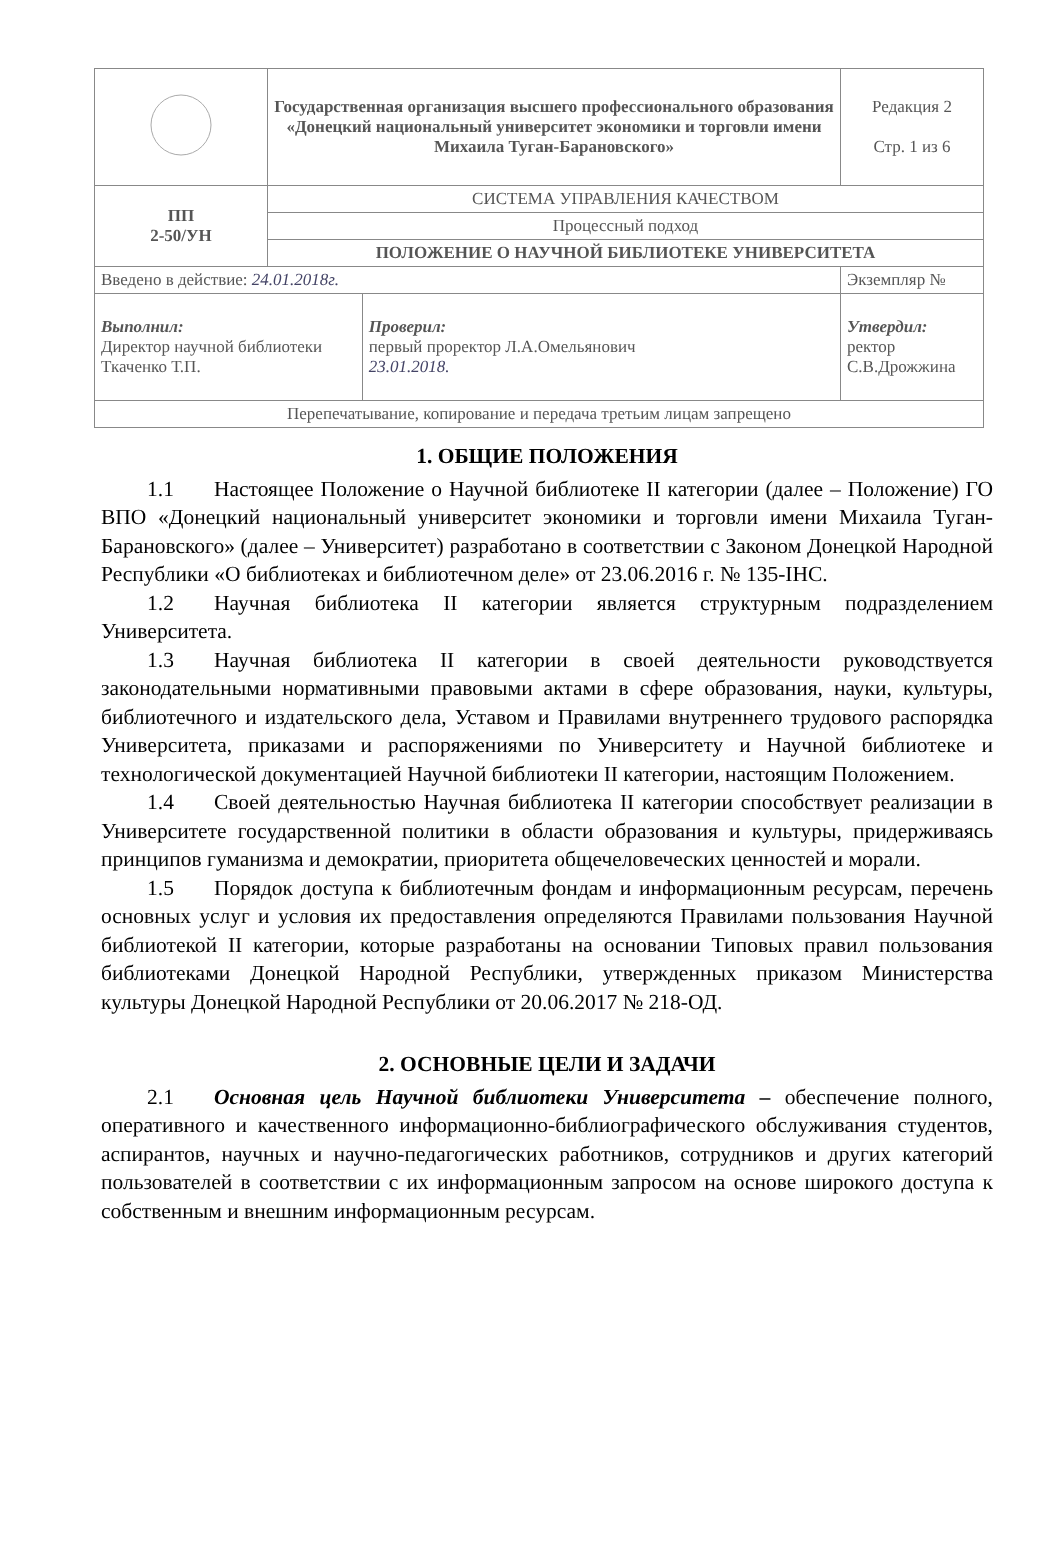| | Государственная организация высшего профессионального образования «Донецкий национальный университет экономики и торговли имени Михаила Туган-Барановского» | | Редакция 2 Стр. 1 из 6 |
| ПП 2-50/УН | СИСТЕМА УПРАВЛЕНИЯ КАЧЕСТВОМ | | |
| | Процессный подход | | |
| | ПОЛОЖЕНИЕ О НАУЧНОЙ БИБЛИОТЕКЕ УНИВЕРСИТЕТА | | |
| Введено в действие: 24.01.2018г. | | | Экземпляр № |
| Выполнил: Директор научной библиотеки Ткаченко Т.П. | | Проверил: первый проректор Л.А.Омельянович 23.01.2018. | Утвердил: ректор С.В.Дрожжина |
| Перепечатывание, копирование и передача третьим лицам запрещено | | | |
1. ОБЩИЕ ПОЛОЖЕНИЯ
1.1 Настоящее Положение о Научной библиотеке II категории (далее – Положение) ГО ВПО «Донецкий национальный университет экономики и торговли имени Михаила Туган-Барановского» (далее – Университет) разработано в соответствии с Законом Донецкой Народной Республики «О библиотеках и библиотечном деле» от 23.06.2016 г. № 135-IНС.
1.2 Научная библиотека II категории является структурным подразделением Университета.
1.3 Научная библиотека II категории в своей деятельности руководствуется законодательными нормативными правовыми актами в сфере образования, науки, культуры, библиотечного и издательского дела, Уставом и Правилами внутреннего трудового распорядка Университета, приказами и распоряжениями по Университету и Научной библиотеке и технологической документацией Научной библиотеки II категории, настоящим Положением.
1.4 Своей деятельностью Научная библиотека II категории способствует реализации в Университете государственной политики в области образования и культуры, придерживаясь принципов гуманизма и демократии, приоритета общечеловеческих ценностей и морали.
1.5 Порядок доступа к библиотечным фондам и информационным ресурсам, перечень основных услуг и условия их предоставления определяются Правилами пользования Научной библиотекой II категории, которые разработаны на основании Типовых правил пользования библиотеками Донецкой Народной Республики, утвержденных приказом Министерства культуры Донецкой Народной Республики от 20.06.2017 № 218-ОД.
2. ОСНОВНЫЕ ЦЕЛИ И ЗАДАЧИ
2.1 Основная цель Научной библиотеки Университета – обеспечение полного, оперативного и качественного информационно-библиографического обслуживания студентов, аспирантов, научных и научно-педагогических работников, сотрудников и других категорий пользователей в соответствии с их информационным запросом на основе широкого доступа к собственным и внешним информационным ресурсам.